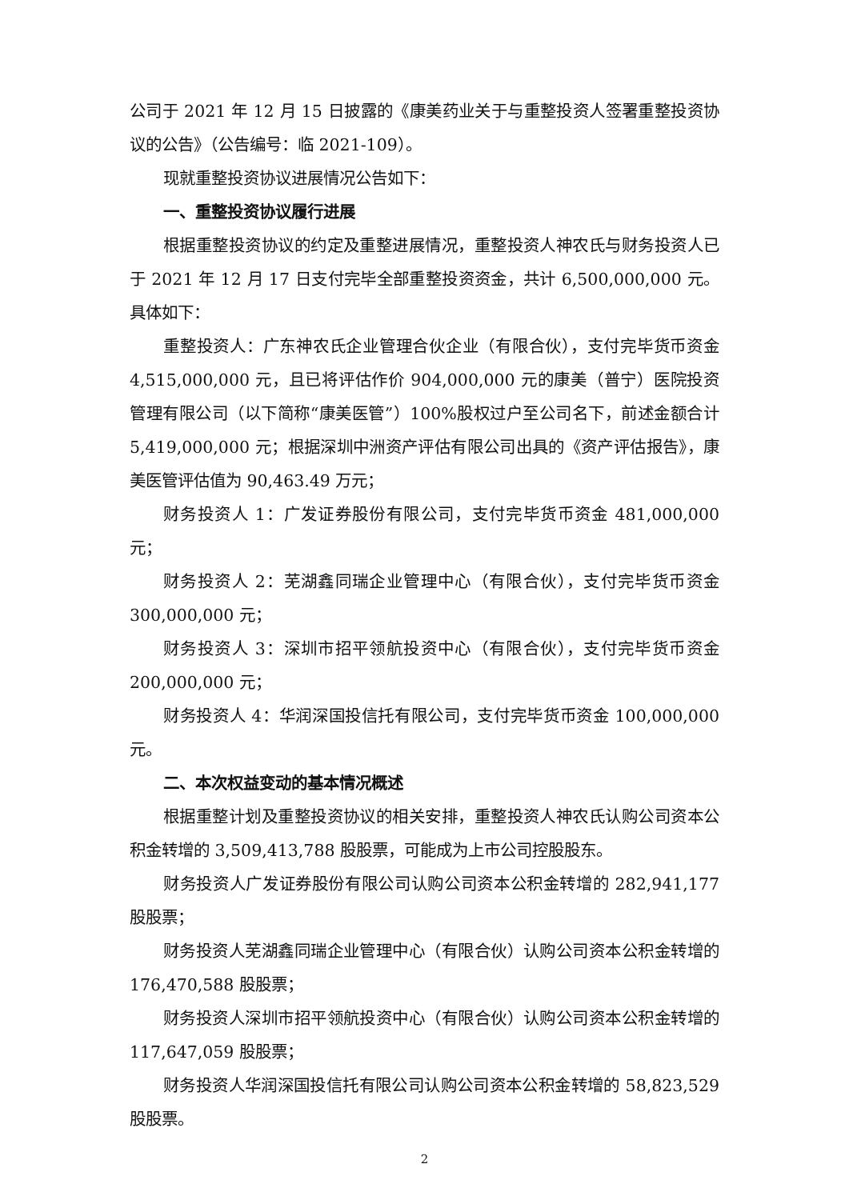公司于 2021 年 12 月 15 日披露的《康美药业关于与重整投资人签署重整投资协议的公告》（公告编号：临 2021-109）。
现就重整投资协议进展情况公告如下：
一、重整投资协议履行进展
根据重整投资协议的约定及重整进展情况，重整投资人神农氏与财务投资人已于 2021 年 12 月 17 日支付完毕全部重整投资资金，共计 6,500,000,000 元。具体如下：
重整投资人：广东神农氏企业管理合伙企业（有限合伙），支付完毕货币资金 4,515,000,000 元，且已将评估作价 904,000,000 元的康美（普宁）医院投资管理有限公司（以下简称“康美医管”）100%股权过户至公司名下，前述金额合计 5,419,000,000 元；根据深圳中洲资产评估有限公司出具的《资产评估报告》，康美医管评估值为 90,463.49 万元；
财务投资人 1：广发证券股份有限公司，支付完毕货币资金 481,000,000 元；
财务投资人 2：芜湖鑫同瑞企业管理中心（有限合伙），支付完毕货币资金 300,000,000 元；
财务投资人 3：深圳市招平领航投资中心（有限合伙），支付完毕货币资金 200,000,000 元；
财务投资人 4：华润深国投信托有限公司，支付完毕货币资金 100,000,000 元。
二、本次权益变动的基本情况概述
根据重整计划及重整投资协议的相关安排，重整投资人神农氏认购公司资本公积金转增的 3,509,413,788 股股票，可能成为上市公司控股股东。
财务投资人广发证券股份有限公司认购公司资本公积金转增的 282,941,177 股股票；
财务投资人芜湖鑫同瑞企业管理中心（有限合伙）认购公司资本公积金转增的 176,470,588 股股票；
财务投资人深圳市招平领航投资中心（有限合伙）认购公司资本公积金转增的 117,647,059 股股票；
财务投资人华润深国投信托有限公司认购公司资本公积金转增的 58,823,529 股股票。
2